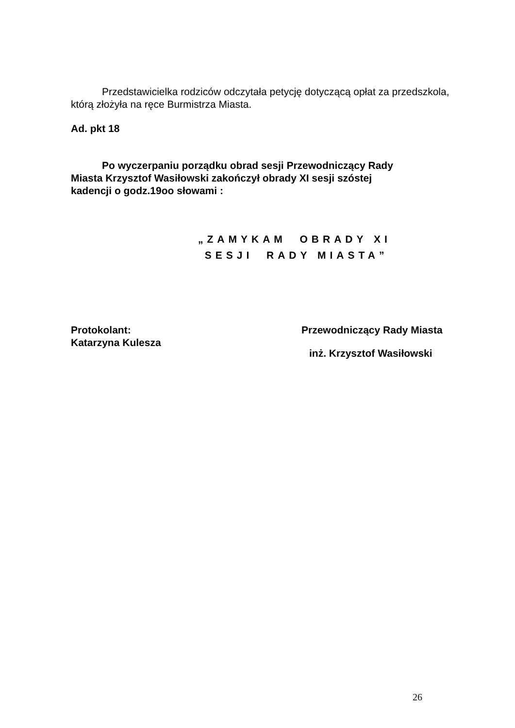Przedstawicielka rodziców odczytała petycję dotyczącą opłat za przedszkola, którą złożyła na ręce Burmistrza Miasta.
Ad. pkt 18
Po wyczerpaniu porządku obrad sesji Przewodniczący Rady Miasta Krzysztof Wasiłowski zakończył obrady XI sesji szóstej kadencji o godz.19oo słowami :
„ZAMYKAM OBRADY XI
SESJI RADY MIASTA”
Protokolant:
Katarzyna Kulesza
Przewodniczący Rady Miasta
inż. Krzysztof Wasiłowski
26